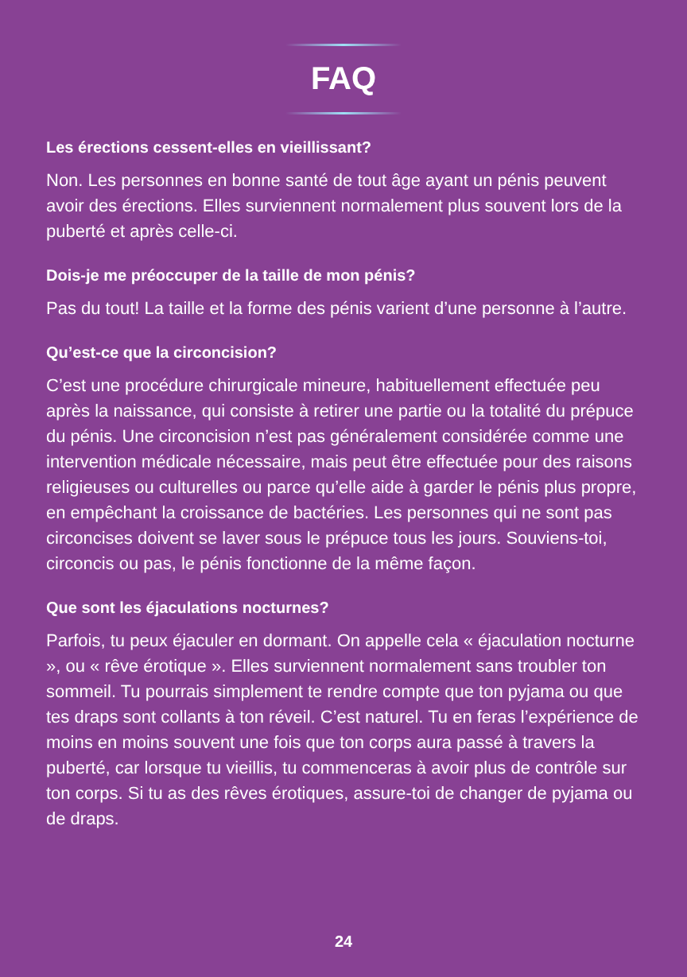FAQ
Les érections cessent-elles en vieillissant?
Non. Les personnes en bonne santé de tout âge ayant un pénis peuvent avoir des érections. Elles surviennent normalement plus souvent lors de la puberté et après celle-ci.
Dois-je me préoccuper de la taille de mon pénis?
Pas du tout! La taille et la forme des pénis varient d’une personne à l’autre.
Qu’est-ce que la circoncision?
C’est une procédure chirurgicale mineure, habituellement effectuée peu après la naissance, qui consiste à retirer une partie ou la totalité du prépuce du pénis. Une circoncision n’est pas généralement considérée comme une intervention médicale nécessaire, mais peut être effectuée pour des raisons religieuses ou culturelles ou parce qu’elle aide à garder le pénis plus propre, en empêchant la croissance de bactéries. Les personnes qui ne sont pas circoncises doivent se laver sous le prépuce tous les jours. Souviens-toi, circoncis ou pas, le pénis fonctionne de la même façon.
Que sont les éjaculations nocturnes?
Parfois, tu peux éjaculer en dormant. On appelle cela « éjaculation nocturne », ou « rêve érotique ». Elles surviennent normalement sans troubler ton sommeil. Tu pourrais simplement te rendre compte que ton pyjama ou que tes draps sont collants à ton réveil. C’est naturel. Tu en feras l’expérience de moins en moins souvent une fois que ton corps aura passé à travers la puberté, car lorsque tu vieillis, tu commenceras à avoir plus de contrôle sur ton corps. Si tu as des rêves érotiques, assure-toi de changer de pyjama ou de draps.
24